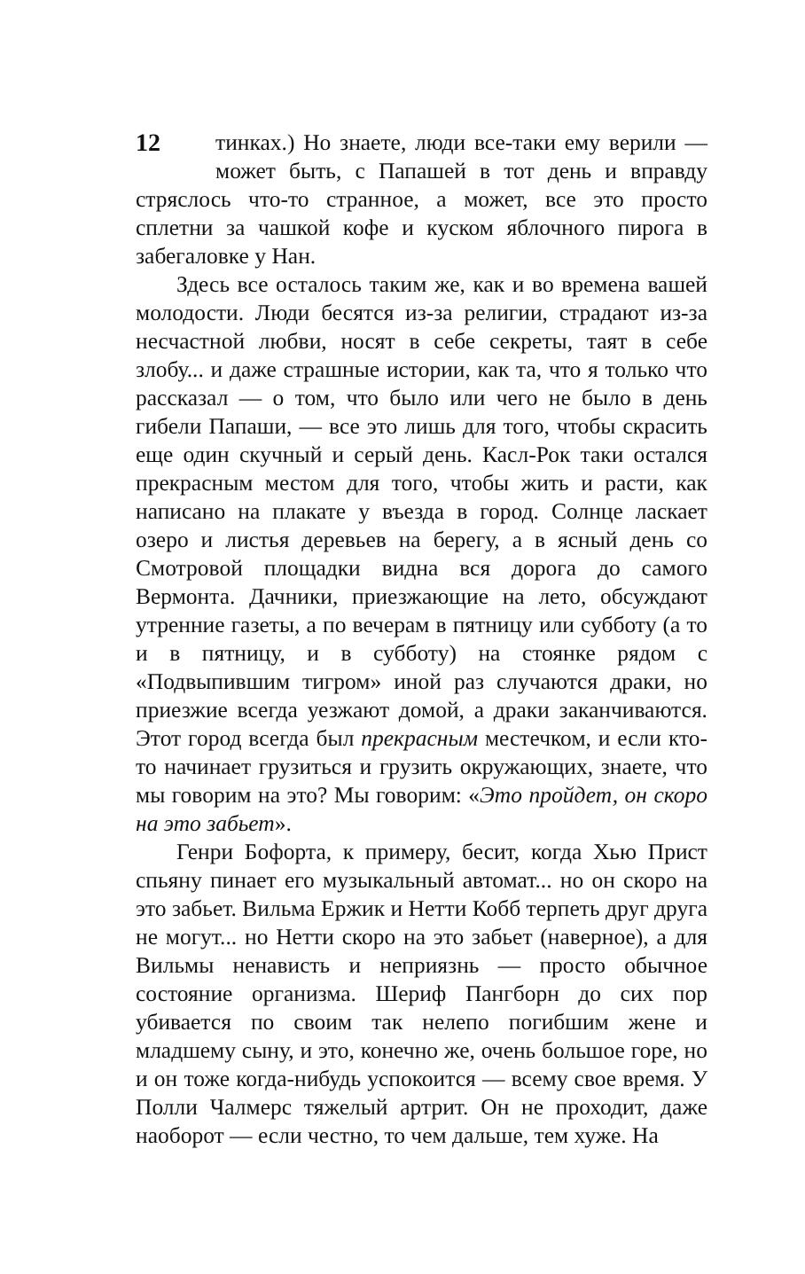12 тинках.) Но знаете, люди все-таки ему верили — может быть, с Папашей в тот день и вправду стряслось что-то странное, а может, все это просто сплетни за чашкой кофе и куском яблочного пирога в забегаловке у Нан.
Здесь все осталось таким же, как и во времена вашей молодости. Люди бесятся из-за религии, страдают из-за несчастной любви, носят в себе секреты, таят в себе злобу... и даже страшные истории, как та, что я только что рассказал — о том, что было или чего не было в день гибели Папаши, — все это лишь для того, чтобы скрасить еще один скучный и серый день. Касл-Рок таки остался прекрасным местом для того, чтобы жить и расти, как написано на плакате у въезда в город. Солнце ласкает озеро и листья деревьев на берегу, а в ясный день со Смотровой площадки видна вся дорога до самого Вермонта. Дачники, приезжающие на лето, обсуждают утренние газеты, а по вечерам в пятницу или субботу (а то и в пятницу, и в субботу) на стоянке рядом с «Подвыпившим тигром» иной раз случаются драки, но приезжие всегда уезжают домой, а драки заканчиваются. Этот город всегда был прекрасным местечком, и если кто-то начинает грузиться и грузить окружающих, знаете, что мы говорим на это? Мы говорим: «Это пройдет, он скоро на это забьет».
Генри Бофорта, к примеру, бесит, когда Хью Прист спьяну пинает его музыкальный автомат... но он скоро на это забьет. Вильма Ержик и Нетти Кобб терпеть друг друга не могут... но Нетти скоро на это забьет (наверное), а для Вильмы ненависть и неприязнь — просто обычное состояние организма. Шериф Пангборн до сих пор убивается по своим так нелепо погибшим жене и младшему сыну, и это, конечно же, очень большое горе, но и он тоже когда-нибудь успокоится — всему свое время. У Полли Чалмерс тяжелый артрит. Он не проходит, даже наоборот — если честно, то чем дальше, тем хуже. На